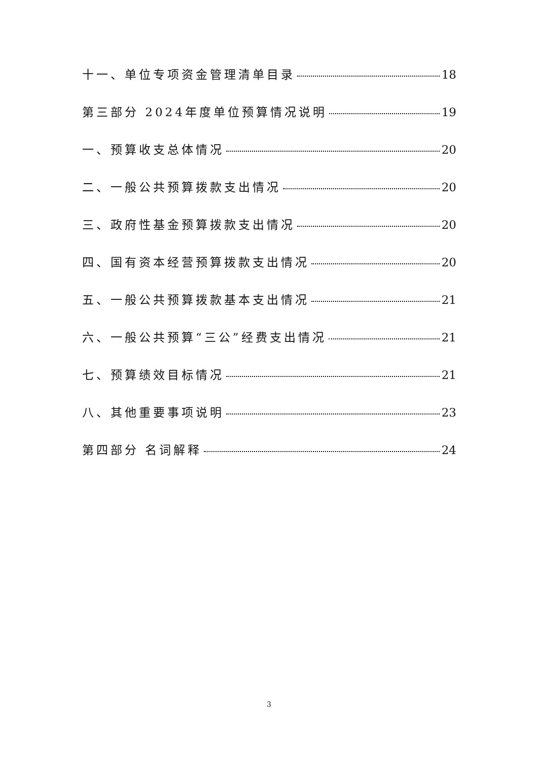十一、单位专项资金管理清单目录 18
第三部分 2024年度单位预算情况说明 19
一、预算收支总体情况 20
二、一般公共预算拨款支出情况 20
三、政府性基金预算拨款支出情况 20
四、国有资本经营预算拨款支出情况 20
五、一般公共预算拨款基本支出情况 21
六、一般公共预算“三公”经费支出情况 21
七、预算绩效目标情况 21
八、其他重要事项说明 23
第四部分 名词解释 24
3